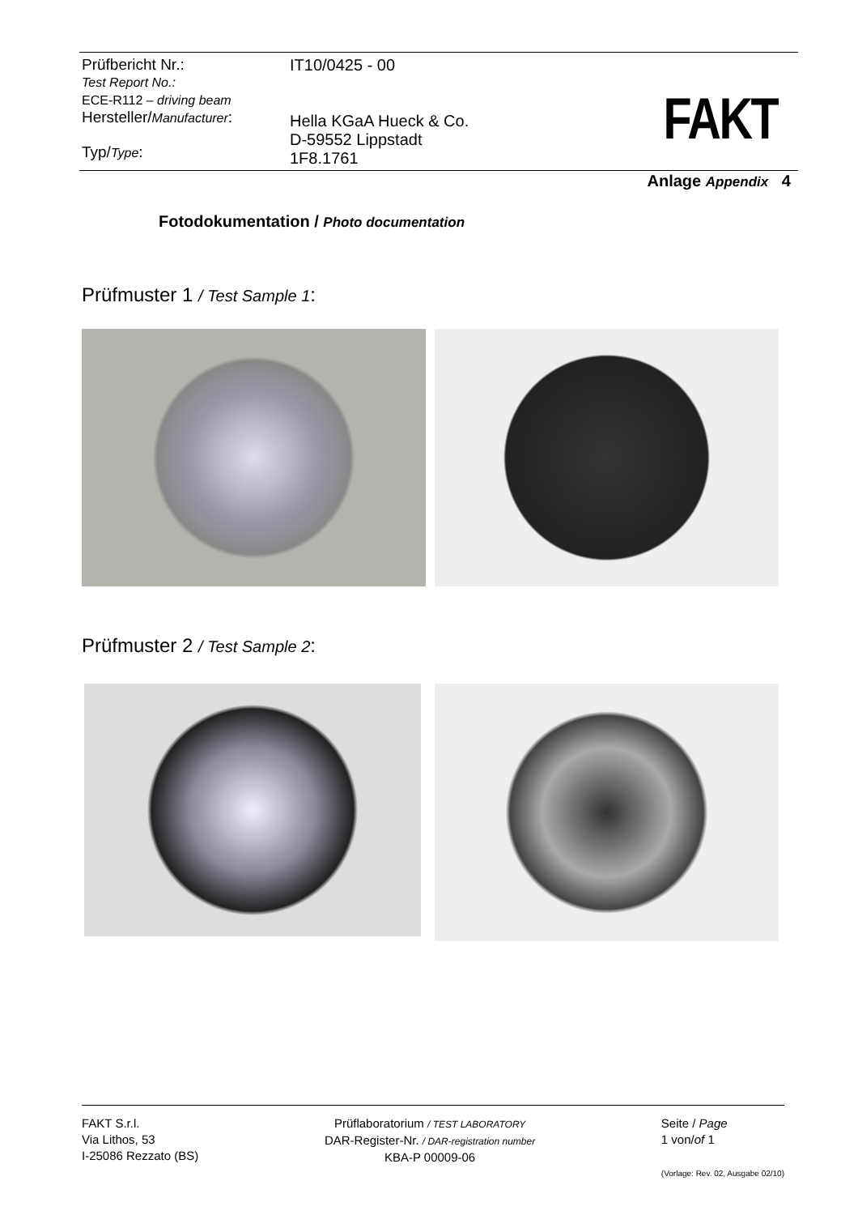Prüfbericht Nr.:
Test Report No.:
ECE-R112 – driving beam
Hersteller/Manufacturer:
Typ/Type:
IT10/0425 - 00
Hella KGaA Hueck & Co.
D-59552 Lippstadt
1F8.1761
FAKT
Anlage Appendix 4
Fotodokumentation / Photo documentation
Prüfmuster 1 / Test Sample 1:
Prüfmuster 2 / Test Sample 2:
FAKT S.r.l.
Via Lithos, 53
I-25086 Rezzato (BS)
Prüflaboratorium / TEST LABORATORY
DAR-Register-Nr. / DAR-registration number
KBA-P 00009-06
Seite / Page
1 von/of 1
(Vorlage: Rev. 02, Ausgabe 02/10)